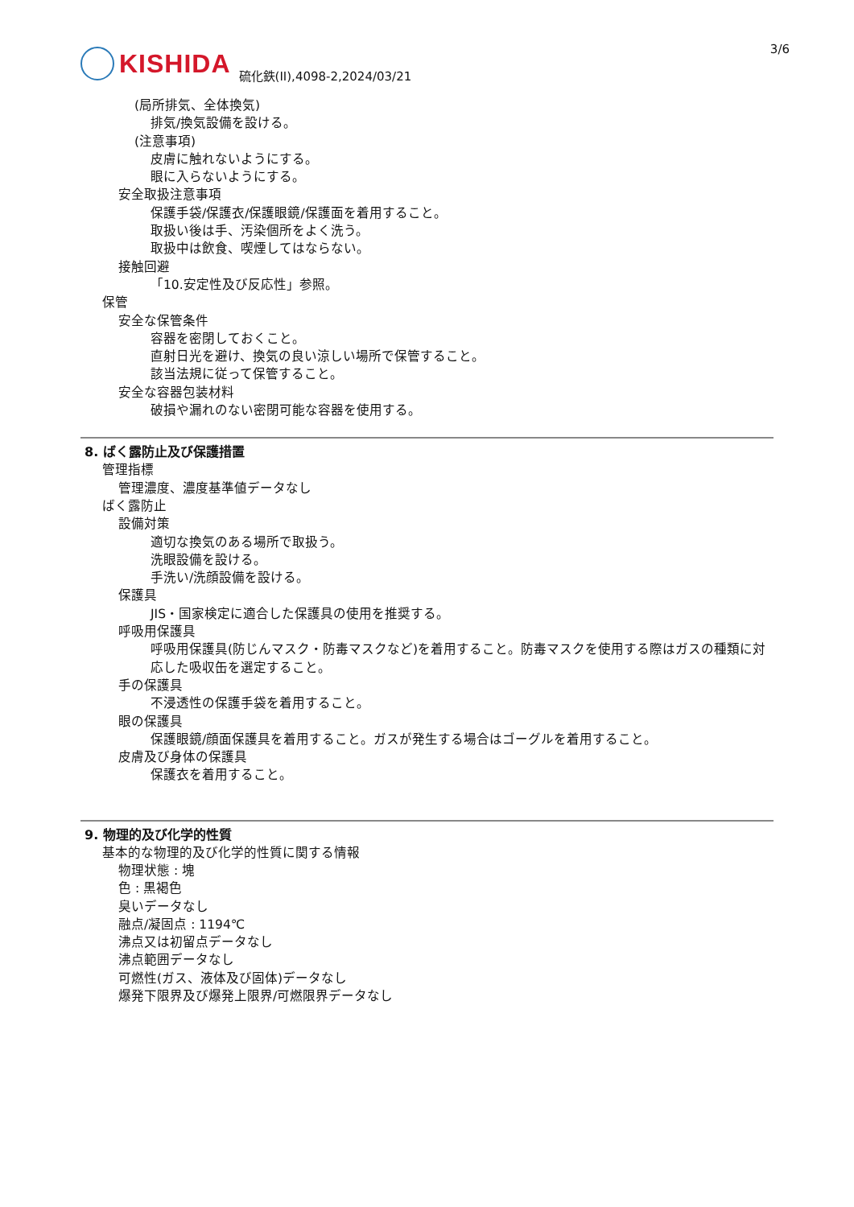3/6
KISHIDA
硫化鉄(II),4098-2,2024/03/21
(局所排気、全体換気)
排気/換気設備を設ける。
(注意事項)
皮膚に触れないようにする。
眼に入らないようにする。
安全取扱注意事項
保護手袋/保護衣/保護眼鏡/保護面を着用すること。
取扱い後は手、汚染個所をよく洗う。
取扱中は飲食、喫煙してはならない。
接触回避
「10.安定性及び反応性」参照。
保管
安全な保管条件
容器を密閉しておくこと。
直射日光を避け、換気の良い涼しい場所で保管すること。
該当法規に従って保管すること。
安全な容器包装材料
破損や漏れのない密閉可能な容器を使用する。
8. ばく露防止及び保護措置
管理指標
管理濃度、濃度基準値データなし
ばく露防止
設備対策
適切な換気のある場所で取扱う。
洗眼設備を設ける。
手洗い/洗顔設備を設ける。
保護具
JIS・国家検定に適合した保護具の使用を推奨する。
呼吸用保護具
呼吸用保護具(防じんマスク・防毒マスクなど)を着用すること。防毒マスクを使用する際はガスの種類に対応した吸収缶を選定すること。
手の保護具
不浸透性の保護手袋を着用すること。
眼の保護具
保護眼鏡/顔面保護具を着用すること。ガスが発生する場合はゴーグルを着用すること。
皮膚及び身体の保護具
保護衣を着用すること。
9. 物理的及び化学的性質
基本的な物理的及び化学的性質に関する情報
物理状態 : 塊
色 : 黒褐色
臭いデータなし
融点/凝固点 : 1194℃
沸点又は初留点データなし
沸点範囲データなし
可燃性(ガス、液体及び固体)データなし
爆発下限界及び爆発上限界/可燃限界データなし